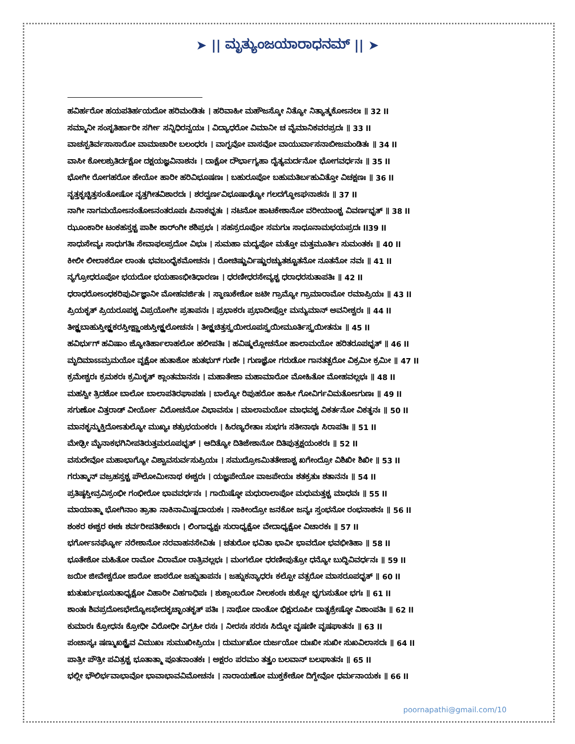➤ || ಮೃತ್ಯುಂಜಯಾರಾಧನಮ್ || ➤
ಹವಿರ್ಹರೋ ಹಯಪತಿರ್ಹಯದೋ ಹರಿಮಂಡಿತಃ । ಹರಿವಾಹೀ ಮಹೌಜಸ್ಕೋ ನಿತ್ಯೋ ನಿತ್ಯಾತ್ಮಕೋಽನಲಃ ॥ 32 ll
ಸಮ್ಮಾನೀ ಸಂಸೃತಿರ್ಹಾರೀ ಸರ್ಗೀ ಸನ್ನಿಧಿರನ್ವಯಃ । ವಿದ್ಯಾಧರೋ ವಿಮಾನೀ ಚ ವೈಮಾನಿಕವರಪ್ರದಃ ॥ 33 ll
ವಾಚಸ್ಪತಿರ್ವಸಾಸಾರೋ ವಾಮಾಚಾರೀ ಬಲಂಧರಃ । ವಾಗ್ಭವೋ ವಾಸವೋ ವಾಯುರ್ವಾಸನಾಬೀಜಮಂಡಿತಃ ॥ 34 ll
ವಾಸೀ ಕೋಲಶ್ರುತಿರ್ದಕ್ಷೋ ದಕ್ಷಯಜ್ಞವಿನಾಶನಃ । ದಾಕ್ಷೋ ದೌರ್ಭಾಗ್ಯಹಾ ದೈತ್ಯಮರ್ದನೋ ಭೋಗವರ್ಧನಃ ॥ 35 ll
ಭೋಗೀ ರೋಗಹರೋ ಹೇಯೋ ಹಾರೀ ಹರಿವಿಭೂಷಣಃ । ಬಹುರೂಪೋ ಬಹುಮತಿರ್ಬಹುವಿತ್ತೋ ವಿಚಕ್ಷಣಃ ॥ 36 ll
ನೃತ್ತಕೃಚ್ಚಿತ್ತಸಂತೋಷೋ ನೃತ್ತಗೀತವಿಶಾರದಃ । ಶರದ್ವರ್ಣವಿಭೂಷಾಢ್ಯೋ ಗಲದಗ್ಧೋಽಘನಾಶನಃ ॥ 37 ll
ನಾಗೀ ನಾಗಮಯೋಽನಂತೋಽನಂತರೂಪಃ ಪಿನಾಕಭೃತಃ । ನಟನೋ ಹಾಟಕೇಶಾನೋ ವರೀಯಾಂಶ್ಚ ವಿವರ್ಣಭೃತ್ ॥ 38 ll
ಝೂಂಕಾರೀ ಟಂಕಹಸ್ತಶ್ಚ ಪಾಶೀ ಶಾರ್ಂಗೀ ಶಶಿಪ್ರಭಃ । ಸಹಸ್ರರೂಪೋ ಸಮಗುಃ ಸಾಧೂನಾಮಭಯಪ್ರದಃ ll39 ll
ಸಾಧುಸೇವ್ಯಃ ಸಾಧುಗತಿಃ ಸೇವಾಫಲಪ್ರದೋ ವಿಭುಃ । ಸುಮಹಾ ಮದ್ಯಪೋ ಮತ್ತೋ ಮತ್ತಮೂರ್ತಿಃ ಸುಮಂತಕಃ ॥ 40 ll
ಕೀಲೀ ಲೀಲಾಕರೋ ಲಾಂತಃ ಭವಬಂಧೈಕಮೋಚನಃ । ರೋಚಿಷ್ಣುರ್ವಿಷ್ಣುರಚ್ಯುತಶ್ಚೂತನೋ ನೂತನೋ ನವಃ ॥ 41 ll
ನ್ಯಗ್ರೋಧರೂಪೋ ಭಯದೋ ಭಯಹಾಽಭೀತಿಧಾರಣಃ । ಧರಣೀಧರಸೇವ್ಯಶ್ಚ ಧರಾಧರಸುತಾಪತಿಃ ॥ 42 ll
ಧರಾಧರೋಽಂಧಕರಿಪುರ್ವಿಜ್ಞಾನೀ ಮೋಹವರ್ಜಿತಃ । ಸ್ಥಾಣುಕೇಶೋ ಜಟೀ ಗ್ರಾಮ್ಯೋ ಗ್ರಾಮಾರಾಮೋ ರಮಾಪ್ರಿಯಃ ॥ 43 ll
ಪ್ರಿಯಕೃತ್ ಪ್ರಿಯರೂಪಶ್ಚ ವಿಪ್ರಯೋಗೀ ಪ್ರತಾಪನಃ । ಪ್ರಭಾಕರಃ ಪ್ರಭಾದೀಪ್ತೋ ಮನ್ಯುಮಾನ್ ಅವನೀಶ್ವರಃ ॥ 44 ll
ತೀಕ್ಷ್ಣಬಾಹುಸ್ತೀಕ್ಷ್ಣಕರಸ್ತೀಕ್ಷ್ಣಾಂಶುಸ್ತೀಕ್ಷ್ಣಲೋಚನಃ । ತೀಕ್ಷ್ಣಚಿತ್ತಸ್ತ್ರಯೀರೂಪಸ್ತ್ರಯೀಮೂರ್ತಿಸ್ತ್ರಯೀತನುಃ ॥ 45 ll
ಹವಿರ್ಭುಗ್ ಹವಿಷಾಂ ಜ್ಯೋತಿರ್ಹಾಲಾಹಲೋ ಹಲೀಪತಿಃ । ಹವಿಷ್ಮಲ್ಲೋಚನೋ ಹಾಲಾಮಯೋ ಹರಿತರೂಪಭೃತ್ ॥ 46 ll
ಮೃದಿಮಾಽಽಮ್ರಮಯೋ ವೃಕ್ಷೋ ಹುತಾಶೋ ಹುತಭುಗ್ ಗುಣೀ । ಗುಣಜ್ಞೋ ಗರುಡೋ ಗಾನತತ್ಪರೋ ವಿಕ್ರಮೀ ಕ್ರಮೀ ॥ 47 ll
ಕ್ರಮೇಶ್ವರಃ ಕ್ರಮಕರಃ ಕ್ರಮಿಕೃತ್ ಕ್ಲಾಂತಮಾನಸಃ । ಮಹಾತೇಜಾ ಮಹಾಮಾರೋ ಮೋಹಿತೋ ಮೋಹವಲ್ಲಭಃ ॥ 48 ll
ಮಹಸ್ವೀ ತ್ರಿದಶೋ ಬಾಲೋ ಬಾಲಾಪತಿರಘಾಪಹಃ । ಬಾಲ್ಯೋ ರಿಪುಹರೋ ಹಾಹೀ ಗೋವಿರ್ಗವಿಮತೋಽಗುಣಃ ॥ 49 ll
ಸಗುಣೋ ವಿತ್ತರಾಡ್ ವೀರ್ಯೋ ವಿರೋಚನೋ ವಿಭಾವಸುಃ । ಮಾಲಾಮಯೋ ಮಾಧವಶ್ಚ ವಿಕರ್ತನೋ ವಿಕತ್ಥನಃ ॥ 50 ll
ಮಾನಕೃನ್ಮುಕ್ತಿದೋಽತುಲ್ಯೋ ಮುಖ್ಯಃ ಶತ್ರುಭಯಂಕರಃ । ಹಿರಣ್ಯರೇತಾಃ ಸುಭಗಃ ಸತೀನಾಥಃ ಸಿರಾಪತಿಃ ॥ 51 ll
ಮೇಢ್ರೀ ಮೈನಾಕಭಗಿನೀಪತಿರುತ್ತಮರೂಪಭೃತ್ । ಆದಿತ್ಯೋ ದಿತಿಜೇಶಾನೋ ದಿತಿಪುತ್ರಕ್ಷಯಂಕರಃ ॥ 52 ll
ವಸುದೇವೋ ಮಹಾಭಾಗ್ಯೋ ವಿಶ್ವಾವಸುರ್ವಸುಪ್ರಿಯಃ । ಸಮುದ್ರೋಽಮಿತತೇಜಾಶ್ಚ ಖಗೇಂದ್ರೋ ವಿಶಿಖೀ ಶಿಖೀ ॥ 53 ll
ಗರುತ್ಮಾನ್ ವಜ್ರಹಸ್ತಶ್ಚ ಪೌಲೋಮೀನಾಥ ಈಶ್ವರಃ । ಯಜ್ಞಪೇಯೋ ವಾಜಪೇಯಃ ಶತಕ್ರತುಃ ಶತಾನನಃ ॥ 54 ll
ಪ್ರತಿಷ್ಠಸ್ತೀವ್ರವಿಸ್ರಂಭೀ ಗಂಭೀರೋ ಭಾವವರ್ಧನಃ । ಗಾಯಿಷ್ಠೋ ಮಧುರಾಲಾಪೋ ಮಧುಮತ್ತಶ್ಚ ಮಾಧವಃ ॥ 55 ll
ಮಾಯಾತ್ಮಾ ಭೋಗಿನಾಂ ತ್ರಾತಾ ನಾಕಿನಾಮಿಷ್ಟದಾಯಕಃ । ನಾಕೀಂದ್ರೋ ಜನಕೋ ಜನ್ಯಃ ಸ್ತಂಭನೋ ರಂಭನಾಶನಃ ॥ 56 ll
ಶಂಕರ ಈಶ್ವರ ಈಶಃ ಶರ್ವರೀಪತಿಶೇಖರಃ । ಲಿಂಗಾಧ್ಯಕ್ಷಃ ಸುರಾಧ್ಯಕ್ಷೋ ವೇದಾಧ್ಯಕ್ಷೋ ವಿಚಾರಕಃ ॥ 57 ll
ಭರ್ಗೋಽನರ್ಘ್ಯೋ ನರೇಶಾನೋ ನರವಾಹನಸೇವಿತಃ । ಚತುರೋ ಭವಿತಾ ಭಾವೀ ಭಾವದೋ ಭವಭೀತಿಹಾ ॥ 58 ll
ಭೂತೇಶೋ ಮಹಿತೋ ರಾಮೋ ವಿರಾಮೋ ರಾತ್ರಿವಲ್ಲಭಃ । ಮಂಗಲೋ ಧರಣೀಪುತ್ರೋ ಧನ್ಯೋ ಬುದ್ಧಿವಿವರ್ಧನಃ ॥ 59 ll
ಜಯೀ ಜೀವೇಶ್ವರೋ ಜಾರೋ ಜಾಠರೋ ಜಹ್ನುತಾಪನಃ । ಜಹ್ನುಕನ್ಯಾಧರಃ ಕಲ್ಪೋ ವತ್ಸರೋ ಮಾಸರೂಪಧೃತ್ ॥ 60 ll
ಋತುರೃಭೂಸುತಾಧ್ಯಕ್ಷೋ ವಿಹಾರೀ ವಿಹಗಾಧಿಪಃ । ಶುಕ್ಲಾಂಬರೋ ನೀಲಕಂಠಃ ಶುಕ್ಲೋ ಭೃಗುಸುತೋ ಭಗಃ ॥ 61 ll
ಶಾಂತಃ ಶಿವಪ್ರದೋಽಭೇದ್ಯೋಽಭೇದಕೃಚ್ಛಾಂತಕೃತ್ ಪತಿಃ । ನಾಥೋ ದಾಂತೋ ಭಿಕ್ಷುರೂಪೀ ದಾತೃಶ್ರೇಷ್ಠೋ ವಿಶಾಂಪತಿಃ ॥ 62 ll
ಕುಮಾರಃ ಕ್ರೋಧನಃ ಕ್ರೋಧೀ ವಿರೋಧೀ ವಿಗ್ರಹೀ ರಸಃ । ನೀರಸಃ ಸರಸಃ ಸಿದ್ಧೋ ವೃಷಣೀ ವೃಷಘಾತನಃ ॥ 63 ll
ಪಂಚಾಸ್ಯಃ ಷಣ್ಮುಖಶ್ಚೈವ ವಿಮುಖಃ ಸುಮುಖೀಪ್ರಿಯಃ । ದುರ್ಮುಖೋ ದುರ್ಜಯೋ ದುಃಖೀ ಸುಖೀ ಸುಖವಿಲಾಸದಃ ॥ 64 ll
ಪಾತ್ರೀ ಪೌತ್ರೀ ಪವಿತ್ರಶ್ಚ ಭೂತಾತ್ಮಾ ಪೂತನಾಂತಕಃ । ಅಕ್ಷರಂ ಪರಮಂ ತತ್ತ್ವಂ ಬಲವಾನ್ ಬಲಘಾತನಃ ॥ 65 ll
ಭಲ್ಲೀ ಭೌಲಿರ್ಭವಾಭಾವೋ ಭಾವಾಭಾವವಿಮೋಚನಃ । ನಾರಾಯಣೋ ಮುಕ್ತಕೇಶೋ ದಿಗ್ದೇವೋ ಧರ್ಮನಾಯಕಃ ॥ 66 ll
poornapathi@gmail.com/10